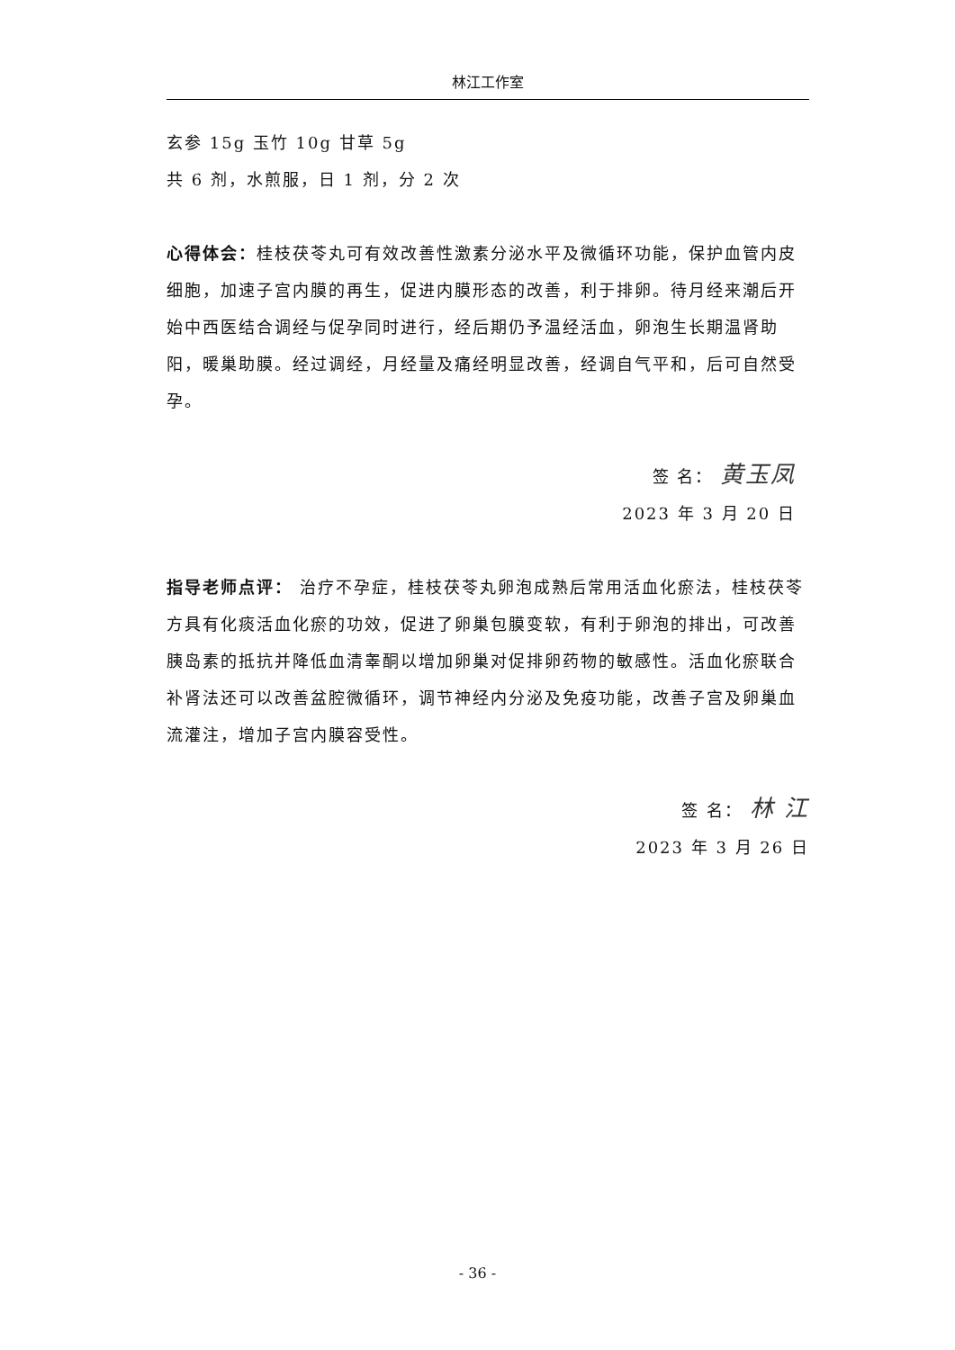林江工作室
玄参 15g 玉竹 10g 甘草 5g
共 6 剂，水煎服，日 1 剂，分 2 次
心得体会：桂枝茯苓丸可有效改善性激素分泌水平及微循环功能，保护血管内皮细胞，加速子宫内膜的再生，促进内膜形态的改善，利于排卵。待月经来潮后开始中西医结合调经与促孕同时进行，经后期仍予温经活血，卵泡生长期温肾助阳，暖巢助膜。经过调经，月经量及痛经明显改善，经调自气平和，后可自然受孕。
签 名： 黄玉凤
2023 年 3 月 20 日
指导老师点评： 治疗不孕症，桂枝茯苓丸卵泡成熟后常用活血化瘀法，桂枝茯苓方具有化痰活血化瘀的功效，促进了卵巢包膜变软，有利于卵泡的排出，可改善胰岛素的抵抗并降低血清睾酮以增加卵巢对促排卵药物的敏感性。活血化瘀联合补肾法还可以改善盆腔微循环，调节神经内分泌及免疫功能，改善子宫及卵巢血流灌注，增加子宫内膜容受性。
签 名： 林 江
2023 年 3 月 26 日
- 36 -